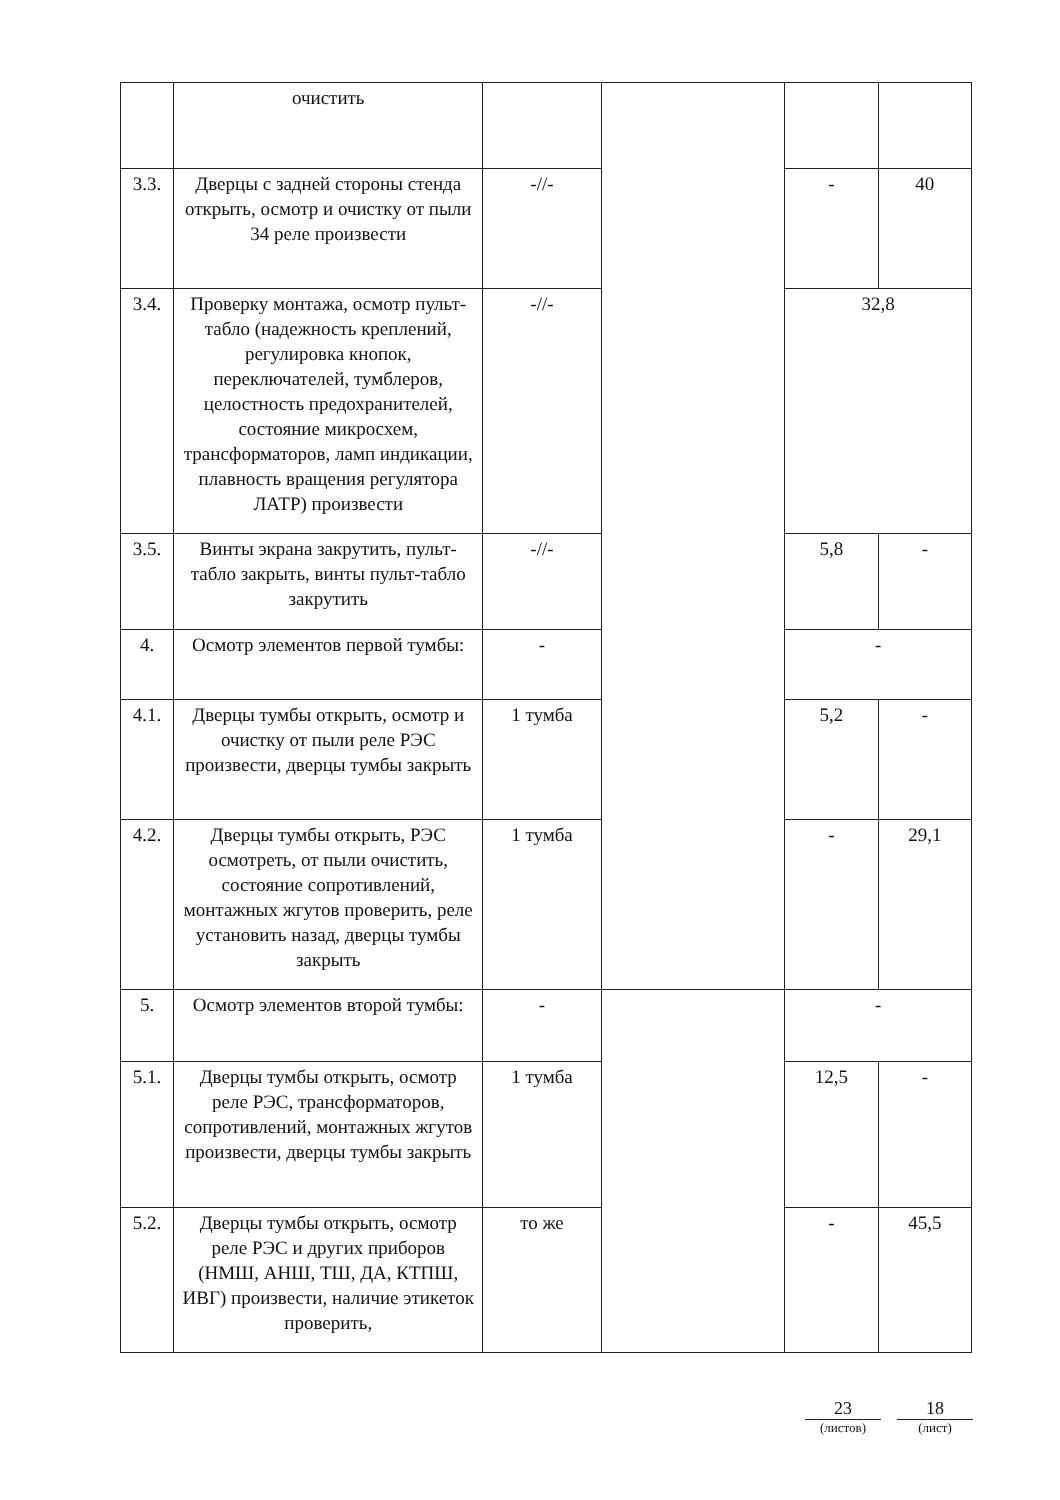| | очистить | | | | |
| 3.3. | Дверцы с задней стороны стенда открыть, осмотр и очистку от пыли 34 реле произвести | -//- | | - | 40 |
| 3.4. | Проверку монтажа, осмотр пульт-табло (надежность креплений, регулировка кнопок, переключателей, тумблеров, целостность предохранителей, состояние микросхем, трансформаторов, ламп индикации, плавность вращения регулятора ЛАТР) произвести | -//- | | 32,8 | |
| 3.5. | Винты экрана закрутить, пульт-табло закрыть, винты пульт-табло закрутить | -//- | | 5,8 | - |
| 4. | Осмотр элементов первой тумбы: | - | | - | |
| 4.1. | Дверцы тумбы открыть, осмотр и очистку от пыли реле РЭС произвести, дверцы тумбы закрыть | 1 тумба | | 5,2 | - |
| 4.2. | Дверцы тумбы открыть, РЭС осмотреть, от пыли очистить, состояние сопротивлений, монтажных жгутов проверить, реле установить назад, дверцы тумбы закрыть | 1 тумба | | - | 29,1 |
| 5. | Осмотр элементов второй тумбы: | - | | - | |
| 5.1. | Дверцы тумбы открыть, осмотр реле РЭС, трансформаторов, сопротивлений, монтажных жгутов произвести, дверцы тумбы закрыть | 1 тумба | | 12,5 | - |
| 5.2. | Дверцы тумбы открыть, осмотр реле РЭС и других приборов (НМШ, АНШ, ТШ, ДА, КТПШ, ИВГ) произвести, наличие этикеток проверить, | то же | | - | 45,5 |
23
(листов)
18
(лист)